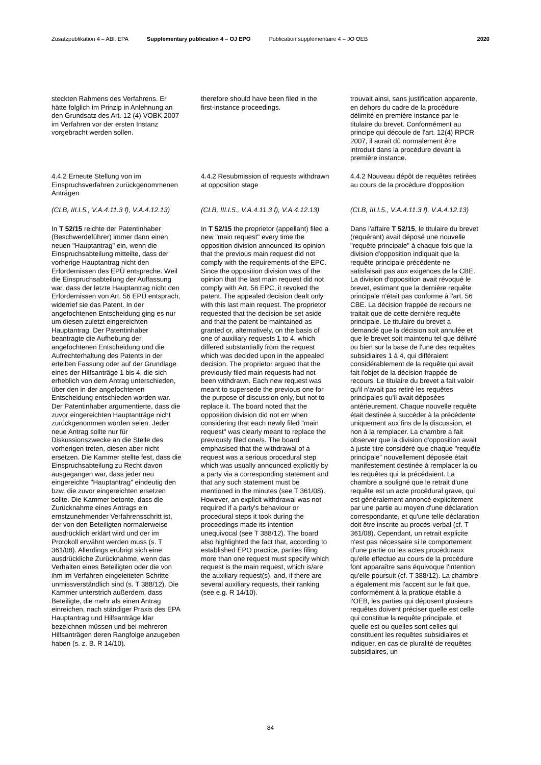Zusatzpublikation 4 – ABl. EPA Supplementary publication 4 – OJ EPO Publication supplémentaire 4 – JO OEB 2020
steckten Rahmens des Verfahrens. Er hätte folglich im Prinzip in Anlehnung an den Grundsatz des Art. 12 (4) VOBK 2007 im Verfahren vor der ersten Instanz vorgebracht werden sollen.
4.4.2 Erneute Stellung von im Einspruchsverfahren zurückgenommenen Anträgen
(CLB, III.I.5., V.A.4.11.3 f), V.A.4.12.13)
In T 52/15 reichte der Patentinhaber (Beschwerdeführer) immer dann einen neuen "Hauptantrag" ein, wenn die Einspruchsabteilung mitteilte, dass der vorherige Hauptantrag nicht den Erfordernissen des EPÜ entspreche. Weil die Einspruchsabteilung der Auffassung war, dass der letzte Hauptantrag nicht den Erfordernissen von Art. 56 EPÜ entsprach, widerrief sie das Patent. In der angefochtenen Entscheidung ging es nur um diesen zuletzt eingereichten Hauptantrag. Der Patentinhaber beantragte die Aufhebung der angefochtenen Entscheidung und die Aufrechterhaltung des Patents in der erteilten Fassung oder auf der Grundlage eines der Hilfsanträge 1 bis 4, die sich erheblich von dem Antrag unterschieden, über den in der angefochtenen Entscheidung entschieden worden war. Der Patentinhaber argumentierte, dass die zuvor eingereichten Hauptanträge nicht zurückgenommen worden seien. Jeder neue Antrag sollte nur für Diskussionszwecke an die Stelle des vorherigen treten, diesen aber nicht ersetzen. Die Kammer stellte fest, dass die Einspruchsabteilung zu Recht davon ausgegangen war, dass jeder neu eingereichte "Hauptantrag" eindeutig den bzw. die zuvor eingereichten ersetzen sollte. Die Kammer betonte, dass die Zurücknahme eines Antrags ein ernstzunehmender Verfahrensschritt ist, der von den Beteiligten normalerweise ausdrücklich erklärt wird und der im Protokoll erwähnt werden muss (s. T 361/08). Allerdings erübrigt sich eine ausdrückliche Zurücknahme, wenn das Verhalten eines Beteiligten oder die von ihm im Verfahren eingeleiteten Schritte unmissverständlich sind (s. T 388/12). Die Kammer unterstrich außerdem, dass Beteiligte, die mehr als einen Antrag einreichen, nach ständiger Praxis des EPA Hauptantrag und Hilfsanträge klar bezeichnen müssen und bei mehreren Hilfsanträgen deren Rangfolge anzugeben haben (s. z. B. R 14/10).
therefore should have been filed in the first-instance proceedings.
4.4.2 Resubmission of requests withdrawn at opposition stage
(CLB, III.I.5., V.A.4.11.3 f), V.A.4.12.13)
In T 52/15 the proprietor (appellant) filed a new "main request" every time the opposition division announced its opinion that the previous main request did not comply with the requirements of the EPC. Since the opposition division was of the opinion that the last main request did not comply with Art. 56 EPC, it revoked the patent. The appealed decision dealt only with this last main request. The proprietor requested that the decision be set aside and that the patent be maintained as granted or, alternatively, on the basis of one of auxiliary requests 1 to 4, which differed substantially from the request which was decided upon in the appealed decision. The proprietor argued that the previously filed main requests had not been withdrawn. Each new request was meant to supersede the previous one for the purpose of discussion only, but not to replace it. The board noted that the opposition division did not err when considering that each newly filed "main request" was clearly meant to replace the previously filed one/s. The board emphasised that the withdrawal of a request was a serious procedural step which was usually announced explicitly by a party via a corresponding statement and that any such statement must be mentioned in the minutes (see T 361/08). However, an explicit withdrawal was not required if a party's behaviour or procedural steps it took during the proceedings made its intention unequivocal (see T 388/12). The board also highlighted the fact that, according to established EPO practice, parties filing more than one request must specify which request is the main request, which is/are the auxiliary request(s), and, if there are several auxiliary requests, their ranking (see e.g. R 14/10).
trouvait ainsi, sans justification apparente, en dehors du cadre de la procédure délimité en première instance par le titulaire du brevet. Conformément au principe qui découle de l'art. 12(4) RPCR 2007, il aurait dû normalement être introduit dans la procédure devant la première instance.
4.4.2 Nouveau dépôt de requêtes retirées au cours de la procédure d'opposition
(CLB, III.I.5., V.A.4.11.3 f), V.A.4.12.13)
Dans l'affaire T 52/15, le titulaire du brevet (requérant) avait déposé une nouvelle "requête principale" à chaque fois que la division d'opposition indiquait que la requête principale précédente ne satisfaisait pas aux exigences de la CBE. La division d'opposition avait révoqué le brevet, estimant que la dernière requête principale n'était pas conforme à l'art. 56 CBE. La décision frappée de recours ne traitait que de cette dernière requête principale. Le titulaire du brevet a demandé que la décision soit annulée et que le brevet soit maintenu tel que délivré ou bien sur la base de l'une des requêtes subsidiaires 1 à 4, qui différaient considérablement de la requête qui avait fait l'objet de la décision frappée de recours. Le titulaire du brevet a fait valoir qu'il n'avait pas retiré les requêtes principales qu'il avait déposées antérieurement. Chaque nouvelle requête était destinée à succéder à la précédente uniquement aux fins de la discussion, et non à la remplacer. La chambre a fait observer que la division d'opposition avait à juste titre considéré que chaque "requête principale" nouvellement déposée était manifestement destinée à remplacer la ou les requêtes qui la précédaient. La chambre a souligné que le retrait d'une requête est un acte procédural grave, qui est généralement annoncé explicitement par une partie au moyen d'une déclaration correspondante, et qu'une telle déclaration doit être inscrite au procès-verbal (cf. T 361/08). Cependant, un retrait explicite n'est pas nécessaire si le comportement d'une partie ou les actes procéduraux qu'elle effectue au cours de la procédure font apparaître sans équivoque l'intention qu'elle poursuit (cf. T 388/12). La chambre a également mis l'accent sur le fait que, conformément à la pratique établie à l'OEB, les parties qui déposent plusieurs requêtes doivent préciser quelle est celle qui constitue la requête principale, et quelle est ou quelles sont celles qui constituent les requêtes subsidiaires et indiquer, en cas de pluralité de requêtes subsidiaires, un
84